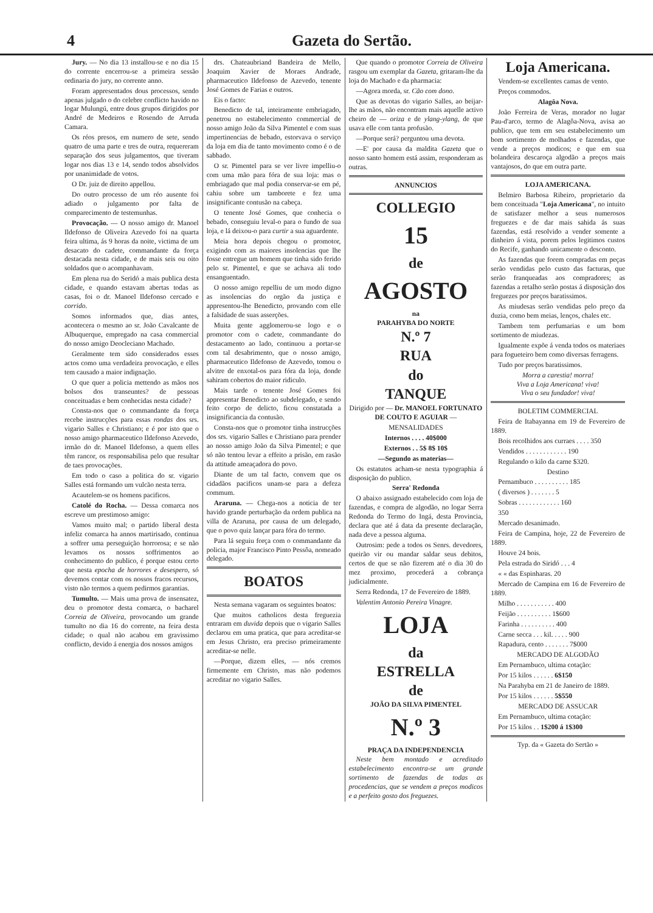4 Gazeta do Sertão.
Jury. — No dia 13 installou-se e no dia 15 do corrente encerrou-se a primeira sessão ordinaria do jury, no corrente anno.
Foram appresentados dous processos, sendo apenas julgado o do celebre conflicto havido no logar Mulungú, entre dous grupos dirigidos por André de Medeiros e Rosendo de Arruda Camara.
Os réos presos, em numero de sete, sendo quatro de uma parte e tres de outra, requereram separação dos seus julgamentos, que tiveram logar nos dias 13 e 14, sendo todos absolvidos por unanimidade de votos.
O Dr. juiz de direito appellou.
Do outro processo de um réo ausente foi adiado o julgamento por falta de comparecimento de testemunhas.
Provocação. — O nosso amigo dr. Manoel Ildefonso de Oliveira Azevedo foi na quarta feira ultima, ás 9 horas da noite, victima de um desacato do cadete, commandante da força destacada nesta cidade, e de mais seis ou oito soldados que o acompanhavam.
Em plena rua do Seridó a mais publica desta cidade, e quando estavam abertas todas as casas, foi o dr. Manoel Ildefonso cercado e corrido.
Somos informados que, dias antes, acontecera o mesmo ao sr. João Cavalcante de Albuquerque, empregado na casa commercial do nosso amigo Deocleciano Machado.
Geralmente tem sido considerados esses actos como uma verdadeira provocação, e elles tem causado a maior indignação.
O que quer a policia mettendo as mãos nos bolsos dos transeuntes? de pessoas conceituadas e bem conhecidas nesta cidade?
Consta-nos que o commandante da força recebe instrucções para essas rondas dos srs. vigario Salles e Christiano; e é por isto que o nosso amigo pharmaceutico Ildefonso Azevedo, irmão do dr. Manoel Ildefonso, a quem elles têm rancor, os responsabilisa pelo que resultar de taes provocações.
Em todo o caso a politica do sr. vigario Salles está formando um vulcão nesta terra.
Acautelem-se os homens pacificos.
Catolé do Rocha. — Dessa comarca nos escreve um prestimoso amigo:
Vamos muito mal; o partido liberal desta infeliz comarca ha annos martirisado, continua a soffrer uma perseguição horrorosa; e se não levamos os nossos soffrimentos ao conhecimento do publico, é porque estou certo que nesta epocha de horrores e desespero, só devemos contar com os nossos fracos recursos, visto não termos a quem pedirmos garantias.
Tumulto. — Mais uma prova de insensatez, deu o promotor desta comarca, o bacharel Correia de Oliveira, provocando um grande tumulto no dia 16 do corrente, na feira desta cidade; o qual não acabou em gravissimo conflicto, devido á energia dos nossos amigos
drs. Chateaubriand Bandeira de Mello, Joaquim Xavier de Moraes Andrade, pharmaceutico Ildefonso de Azevedo, tenente José Gomes de Farias e outros.
Eis o facto:
Benedicto de tal, inteiramente embriagado, penetrou no estabelecimento commercial de nosso amigo João da Silva Pimentel e com suas impertinencias de bebado, estorvava o serviço da loja em dia de tanto movimento como é o de sabbado.
O sr. Pimentel para se ver livre impelliu-o com uma mão para fóra de sua loja: mas o embriagado que mal podia conservar-se em pé, cahiu sobre um tamborete e fez uma insignificante contusão na cabeça.
O tenente José Gomes, que conhecia o bebado, conseguiu leval-o para o fundo de sua loja, e lá deixou-o para curtir a sua aguardente.
Meia hora depois chegou o promotor, exigindo com as maiores insolencias que lhe fosse entregue um homem que tinha sido ferido pelo sr. Pimentel, e que se achava ali todo ensanguentado.
O nosso amigo repelliu de um modo digno as insolencias do orgão da justiça e appresentou-lhe Benedicto, provando com elle a falsidade de suas asserções.
Muita gente agglomerou-se logo e o promotor com o cadete, commandante do destacamento ao lado, continuou a portar-se com tal desabrimento, que o nosso amigo, pharmaceutico Ildefonso de Azevedo, tomou o alvitre de enxotal-os para fóra da loja, donde sahiram cobertos do maior ridiculo.
Mais tarde o tenente José Gomes foi appresentar Benedicto ao subdelegado, e sendo feito corpo de delicto, ficou constatada a insignificancia da contusão.
Consta-nos que o promotor tinha instrucções dos srs. vigario Salles e Christiano para prender ao nosso amigo João da Silva Pimentel; e que só não tentou levar a effeito a prisão, em rasão da attitude ameaçadora do povo.
Diante de um tal facto, convem que os cidadãos pacificos unam-se para a defeza commum.
Araruna. — Chega-nos a noticia de ter havido grande perturbação da ordem publica na villa de Araruna, por causa de um delegado, que o povo quiz lançar para fóra do termo.
Para lá seguiu força com o commandante da policia, major Francisco Pinto Pessôa, nomeado delegado.
BOATOS
Nesta semana vagaram os seguintes boatos:
Que muitos catholicos desta freguezia entraram em duvida depois que o vigario Salles declarou em uma pratica, que para acreditar-se em Jesus Christo, era preciso primeiramente acreditar-se nelle.
—Porque, dizem elles, — nós cremos firmemente em Christo, mas não podemos acreditar no vigario Salles.
Que quando o promotor Correia de Oliveira rasgou um exemplar da Gazeta, gritaram-lhe da loja do Machado e da pharmacia:
—Agora morda, sr. Cão com dono.
Que as devotas do vigario Salles, ao beijar-lhe as mãos, não encontram mais aquelle activo cheiro de — oriza e de ylang-ylang, de que usava elle com tanta profusão.
—Porque será? perguntou uma devota.
—E' por causa da maldita Gazeta que o nosso santo homem está assim, responderam as outras.
ANNUNCIOS
COLLEGIO
15
de
AGOSTO
na
PARAHYBA DO NORTE
N.º 7
RUA
do
TANQUE
Dirigido por — Dr. MANOEL FORTUNATO DE COUTO E AGUIAR —
MENSALIDADES
Internos . . . . 40$000
Externos . . 5$ 8$ 10$
—Segundo as materias—
Os estatutos acham-se nesta typographia á disposição do publico.
Serra' Redonda
O abaixo assignado estabelecido com loja de fazendas, e compra de algodão, no logar Serra Redonda do Termo do Ingá, desta Provincia, declara que até á data da presente declaração, nada deve a pessoa alguma.
Outrosim: pede a todos os Senrs. devedores, queirão vir ou mandar saldar seus debitos, certos de que se não fizerem até o dia 30 do mez proximo, procederá a cobrança judicialmente.
Serra Redonda, 17 de Fevereiro de 1889.
Valentim Antonio Pereira Vinagre.
LOJA
da
ESTRELLA
de
JOÃO DA SILVA PIMENTEL
N.º 3
PRAÇA DA INDEPENDENCIA
Neste bem montado e acreditado estabelecimento encontra-se um grande sortimento de fazendas de todas as procedencias, que se vendem a preços modicos e a perfeito gosto dos freguezes.
Loja Americana.
Vendem-se excellentes camas de vento.
Preços commodos.
Alagôa Nova.
João Ferreira de Veras, morador no lugar Pau-d'arco, termo de Alagôa-Nova, avisa ao publico, que tem em seu estabelecimento um bom sortimento de molhados e fazendas, que vende a preços modicos; e que em sua bolandeira descaroça algodão a preços mais vantajosos, do que em outra parte.
LOJA AMERICANA.
Belmiro Barbosa Ribeiro, proprietario da bem conceituada "Loja Americana", no intuito de satisfazer melhor a seus numerosos freguezes e de dar mais sahida ás suas fazendas, está resolvido a vender somente a dinheiro á vista, porem pelos legitimos custos do Recife, ganhando unicamente o desconto.
As fazendas que forem compradas em peças serão vendidas pelo custo das facturas, que serão franqueadas aos compradores; as fazendas a retalho serão postas á disposição dos freguezes por preços baratissimos.
As miudesas serão vendidas pelo preço da duzia, como bem meias, lenços, chales etc.
Tambem tem perfumarias e um bom sortimento de miudezas.
Igualmente expõe á venda todos os materiaes para fogueteiro bem como diversas ferragens.
Tudo por preços baratissimos.
Morra a carestia! morra!
Viva a Loja Americana! viva!
Viva o seu fundador! viva!
BOLETIM COMMERCIAL
Feira de Itabayanna em 19 de Fevereiro de 1889.
Bois recolhidos aos curraes . . . . 350
Vendidos . . . . . . . . . . . . 190
Regulando o kilo da carne $320.
Destino
Pernambuco . . . . . . . . . . 185
( diversos ) . . . . . . . 5
Sobras . . . . . . . . . . . . 160
350
Mercado desanimado.
Feira de Campina, hoje, 22 de Fevereiro de 1889.
Houve 24 bois.
Pela estrada do Siridó . . . 4
« « das Espinharas. 20
Mercado de Campina em 16 de Fevereiro de 1889.
Milho . . . . . . . . . . . 400
Feijão . . . . . . . . . . 1$600
Farinha . . . . . . . . . . 400
Carne secca . . . kil. . . . . 900
Rapadura, cento . . . . . . . 7$000
MERCADO DE ALGODÃO
Em Pernambuco, ultima cotação:
Por 15 kilos . . . . . . 6$150
Na Parahyba em 21 de Janeiro de 1889.
Por 15 kilos . . . . . . 5$550
MERCADO DE ASSUCAR
Em Pernambuco, ultima cotação:
Por 15 kilos . . 1$200 á 1$300
Typ. da « Gazeta do Sertão »